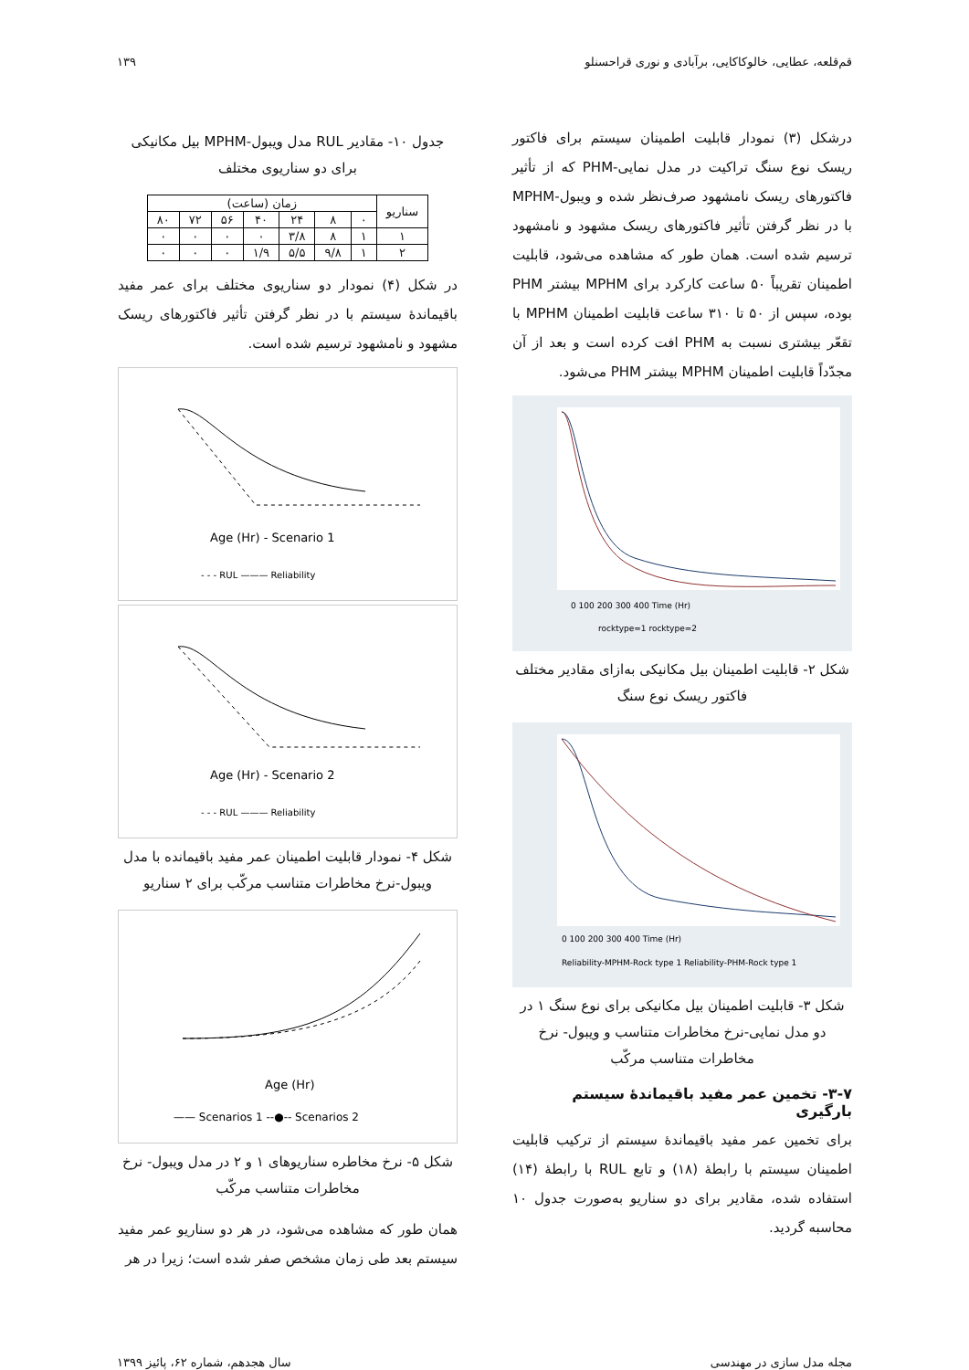قم‌قلعه، عطایی، خالوکاکایی، برآبادی و نوری قراحسنلو ۱۳۹
درشکل (۳) نمودار قابلیت اطمینان سیستم برای فاکتور ریسک نوع سنگ تراکیت در مدل نمایی-PHM که از تأثیر فاکتورهای ریسک نامشهود صرف‌نظر شده و ویبول-MPHM با در نظر گرفتن تأثیر فاکتورهای ریسک مشهود و نامشهود ترسیم شده است. همان طور که مشاهده می‌شود، قابلیت اطمینان تقریباً ۵۰ ساعت کارکرد برای MPHM بیشتر PHM بوده، سپس از ۵۰ تا ۳۱۰ ساعت قابلیت اطمینان MPHM با تقعّر بیشتری نسبت به PHM افت کرده است و بعد از آن مجدّداً قابلیت اطمینان MPHM بیشتر PHM می‌شود.
0 100 200 300 400 Time (Hr)
rocktype=1 rocktype=2
شکل ۲- قابلیت اطمینان بیل مکانیکی به‌ازای مقادیر مختلف فاکتور ریسک نوع سنگ
0 100 200 300 400 Time (Hr)
Reliability-MPHM-Rock type 1 Reliability-PHM-Rock type 1
شکل ۳- قابلیت اطمینان بیل مکانیکی برای نوع سنگ ۱ در دو مدل نمایی-نرخ مخاطرات متناسب و ویبول- نرخ مخاطرات متناسب مرکّب
۳-۷- تخمین عمر مفید باقیماندهٔ سیستم بارگیری
برای تخمین عمر مفید باقیماندهٔ سیستم از ترکیب قابلیت اطمینان سیستم با رابطهٔ (۱۸) و تابع RUL با رابطهٔ (۱۴) استفاده شده، مقادیر برای دو سناریو به‌صورت جدول ۱۰ محاسبه گردید.
جدول ۱۰- مقادیر RUL مدل ویبول-MPHM بیل مکانیکی برای دو سناریوی مختلف
| سناریو | زمان (ساعت) | | | | | | |
| --- | --- | --- | --- | --- | --- | --- | --- |
| | ۰ | ۸ | ۲۴ | ۴۰ | ۵۶ | ۷۲ | ۸۰ |
| ۱ | ۱ | ۸ | ۳/۸ | ۰ | ۰ | ۰ | ۰ |
| ۲ | ۱ | ۹/۸ | ۵/۵ | ۱/۹ | ۰ | ۰ | ۰ |
در شکل (۴) نمودار دو سناریوی مختلف برای عمر مفید باقیماندهٔ سیستم با در نظر گرفتن تأثیر فاکتورهای ریسک مشهود و نامشهود ترسیم شده است.
Age (Hr) - Scenario 1
- - - RUL ——— Reliability
Age (Hr) - Scenario 2
- - - RUL ——— Reliability
شکل ۴- نمودار قابلیت اطمینان عمر مفید باقیمانده با مدل ویبول-نرخ مخاطرات متناسب مرکّب برای ۲ سناریو
Age (Hr)
—— Scenarios 1 --●-- Scenarios 2
شکل ۵- نرخ مخاطره سناریوهای ۱ و ۲ در مدل ویبول- نرخ مخاطرات متناسب مرکّب
همان طور که مشاهده می‌شود، در هر دو سناریو عمر مفید سیستم بعد طی زمان مشخص صفر شده است؛ زیرا در هر
مجله مدل سازی در مهندسی سال هجدهم، شماره ۶۲، پائیز ۱۳۹۹